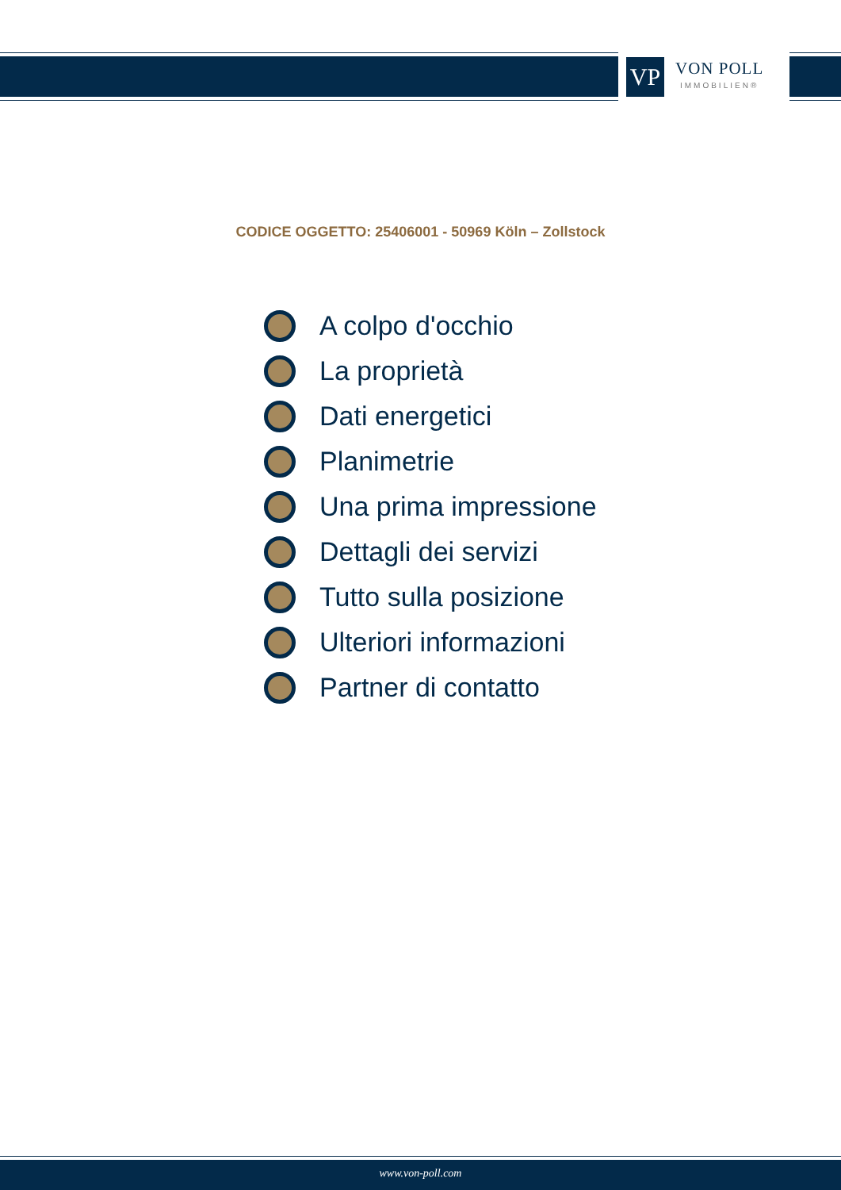VP
VON POLL
IMMOBILIEN®
CODICE OGGETTO: 25406001 - 50969 Köln – Zollstock
A colpo d'occhio
La proprietà
Dati energetici
Planimetrie
Una prima impressione
Dettagli dei servizi
Tutto sulla posizione
Ulteriori informazioni
Partner di contatto
www.von-poll.com